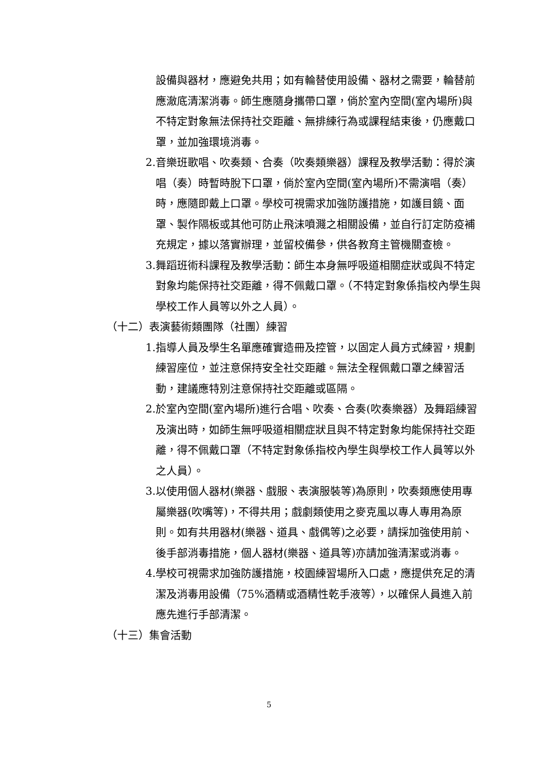設備與器材，應避免共用；如有輪替使用設備、器材之需要，輪替前應澈底清潔消毒。師生應隨身攜帶口罩，倘於室內空間(室內場所)與不特定對象無法保持社交距離、無排練行為或課程結束後，仍應戴口罩，並加強環境消毒。
2. 音樂班歌唱、吹奏類、合奏（吹奏類樂器）課程及教學活動：得於演唱（奏）時暫時脫下口罩，倘於室內空間(室內場所)不需演唱（奏）時，應隨即戴上口罩。學校可視需求加強防護措施，如護目鏡、面罩、製作隔板或其他可防止飛沫噴濺之相關設備，並自行訂定防疫補充規定，據以落實辦理，並留校備參，供各教育主管機關查檢。
3. 舞蹈班術科課程及教學活動：師生本身無呼吸道相關症狀或與不特定對象均能保持社交距離，得不佩戴口罩。（不特定對象係指校內學生與學校工作人員等以外之人員）。
（十二）表演藝術類團隊（社團）練習
1. 指導人員及學生名單應確實造冊及控管，以固定人員方式練習，規劃練習座位，並注意保持安全社交距離。無法全程佩戴口罩之練習活動，建議應特別注意保持社交距離或區隔。
2. 於室內空間(室內場所)進行合唱、吹奏、合奏(吹奏樂器）及舞蹈練習及演出時，如師生無呼吸道相關症狀且與不特定對象均能保持社交距離，得不佩戴口罩（不特定對象係指校內學生與學校工作人員等以外之人員）。
3. 以使用個人器材(樂器、戲服、表演服裝等)為原則，吹奏類應使用專屬樂器(吹嘴等)，不得共用；戲劇類使用之麥克風以專人專用為原則。如有共用器材(樂器、道具、戲偶等)之必要，請採加強使用前、後手部消毒措施，個人器材(樂器、道具等)亦請加強清潔或消毒。
4. 學校可視需求加強防護措施，校園練習場所入口處，應提供充足的清潔及消毒用設備（75%酒精或酒精性乾手液等），以確保人員進入前應先進行手部清潔。
（十三）集會活動
5